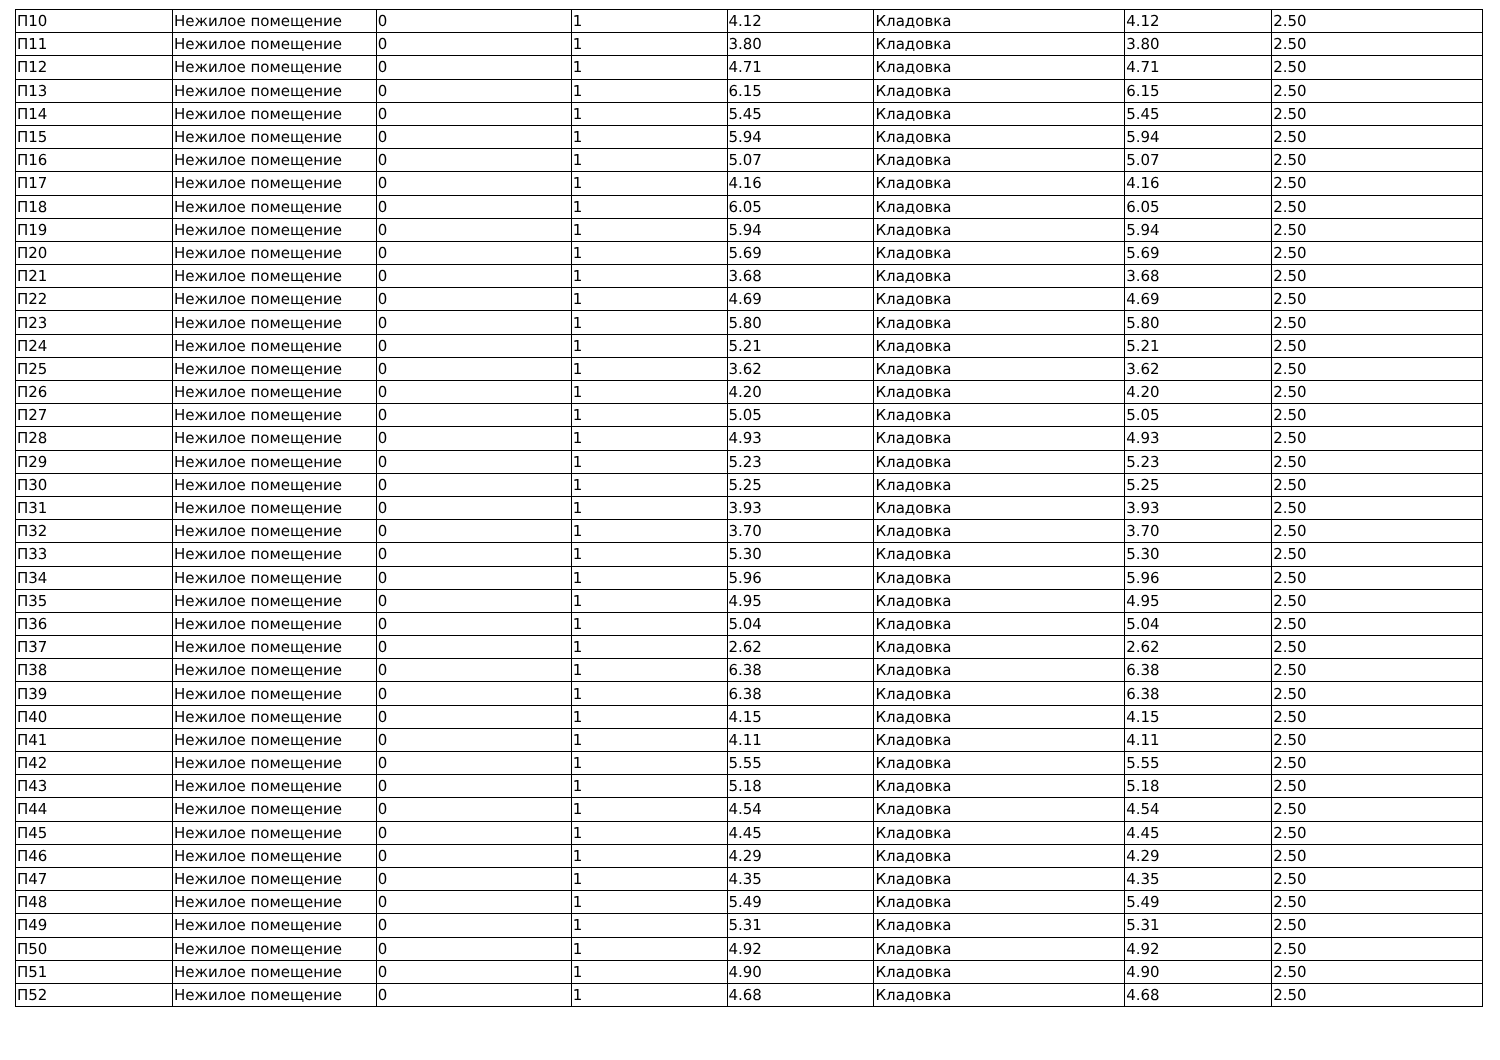| П10 | Нежилое помещение | 0 | 1 | 4.12 | Кладовка | 4.12 | 2.50 |
| П11 | Нежилое помещение | 0 | 1 | 3.80 | Кладовка | 3.80 | 2.50 |
| П12 | Нежилое помещение | 0 | 1 | 4.71 | Кладовка | 4.71 | 2.50 |
| П13 | Нежилое помещение | 0 | 1 | 6.15 | Кладовка | 6.15 | 2.50 |
| П14 | Нежилое помещение | 0 | 1 | 5.45 | Кладовка | 5.45 | 2.50 |
| П15 | Нежилое помещение | 0 | 1 | 5.94 | Кладовка | 5.94 | 2.50 |
| П16 | Нежилое помещение | 0 | 1 | 5.07 | Кладовка | 5.07 | 2.50 |
| П17 | Нежилое помещение | 0 | 1 | 4.16 | Кладовка | 4.16 | 2.50 |
| П18 | Нежилое помещение | 0 | 1 | 6.05 | Кладовка | 6.05 | 2.50 |
| П19 | Нежилое помещение | 0 | 1 | 5.94 | Кладовка | 5.94 | 2.50 |
| П20 | Нежилое помещение | 0 | 1 | 5.69 | Кладовка | 5.69 | 2.50 |
| П21 | Нежилое помещение | 0 | 1 | 3.68 | Кладовка | 3.68 | 2.50 |
| П22 | Нежилое помещение | 0 | 1 | 4.69 | Кладовка | 4.69 | 2.50 |
| П23 | Нежилое помещение | 0 | 1 | 5.80 | Кладовка | 5.80 | 2.50 |
| П24 | Нежилое помещение | 0 | 1 | 5.21 | Кладовка | 5.21 | 2.50 |
| П25 | Нежилое помещение | 0 | 1 | 3.62 | Кладовка | 3.62 | 2.50 |
| П26 | Нежилое помещение | 0 | 1 | 4.20 | Кладовка | 4.20 | 2.50 |
| П27 | Нежилое помещение | 0 | 1 | 5.05 | Кладовка | 5.05 | 2.50 |
| П28 | Нежилое помещение | 0 | 1 | 4.93 | Кладовка | 4.93 | 2.50 |
| П29 | Нежилое помещение | 0 | 1 | 5.23 | Кладовка | 5.23 | 2.50 |
| П30 | Нежилое помещение | 0 | 1 | 5.25 | Кладовка | 5.25 | 2.50 |
| П31 | Нежилое помещение | 0 | 1 | 3.93 | Кладовка | 3.93 | 2.50 |
| П32 | Нежилое помещение | 0 | 1 | 3.70 | Кладовка | 3.70 | 2.50 |
| П33 | Нежилое помещение | 0 | 1 | 5.30 | Кладовка | 5.30 | 2.50 |
| П34 | Нежилое помещение | 0 | 1 | 5.96 | Кладовка | 5.96 | 2.50 |
| П35 | Нежилое помещение | 0 | 1 | 4.95 | Кладовка | 4.95 | 2.50 |
| П36 | Нежилое помещение | 0 | 1 | 5.04 | Кладовка | 5.04 | 2.50 |
| П37 | Нежилое помещение | 0 | 1 | 2.62 | Кладовка | 2.62 | 2.50 |
| П38 | Нежилое помещение | 0 | 1 | 6.38 | Кладовка | 6.38 | 2.50 |
| П39 | Нежилое помещение | 0 | 1 | 6.38 | Кладовка | 6.38 | 2.50 |
| П40 | Нежилое помещение | 0 | 1 | 4.15 | Кладовка | 4.15 | 2.50 |
| П41 | Нежилое помещение | 0 | 1 | 4.11 | Кладовка | 4.11 | 2.50 |
| П42 | Нежилое помещение | 0 | 1 | 5.55 | Кладовка | 5.55 | 2.50 |
| П43 | Нежилое помещение | 0 | 1 | 5.18 | Кладовка | 5.18 | 2.50 |
| П44 | Нежилое помещение | 0 | 1 | 4.54 | Кладовка | 4.54 | 2.50 |
| П45 | Нежилое помещение | 0 | 1 | 4.45 | Кладовка | 4.45 | 2.50 |
| П46 | Нежилое помещение | 0 | 1 | 4.29 | Кладовка | 4.29 | 2.50 |
| П47 | Нежилое помещение | 0 | 1 | 4.35 | Кладовка | 4.35 | 2.50 |
| П48 | Нежилое помещение | 0 | 1 | 5.49 | Кладовка | 5.49 | 2.50 |
| П49 | Нежилое помещение | 0 | 1 | 5.31 | Кладовка | 5.31 | 2.50 |
| П50 | Нежилое помещение | 0 | 1 | 4.92 | Кладовка | 4.92 | 2.50 |
| П51 | Нежилое помещение | 0 | 1 | 4.90 | Кладовка | 4.90 | 2.50 |
| П52 | Нежилое помещение | 0 | 1 | 4.68 | Кладовка | 4.68 | 2.50 |